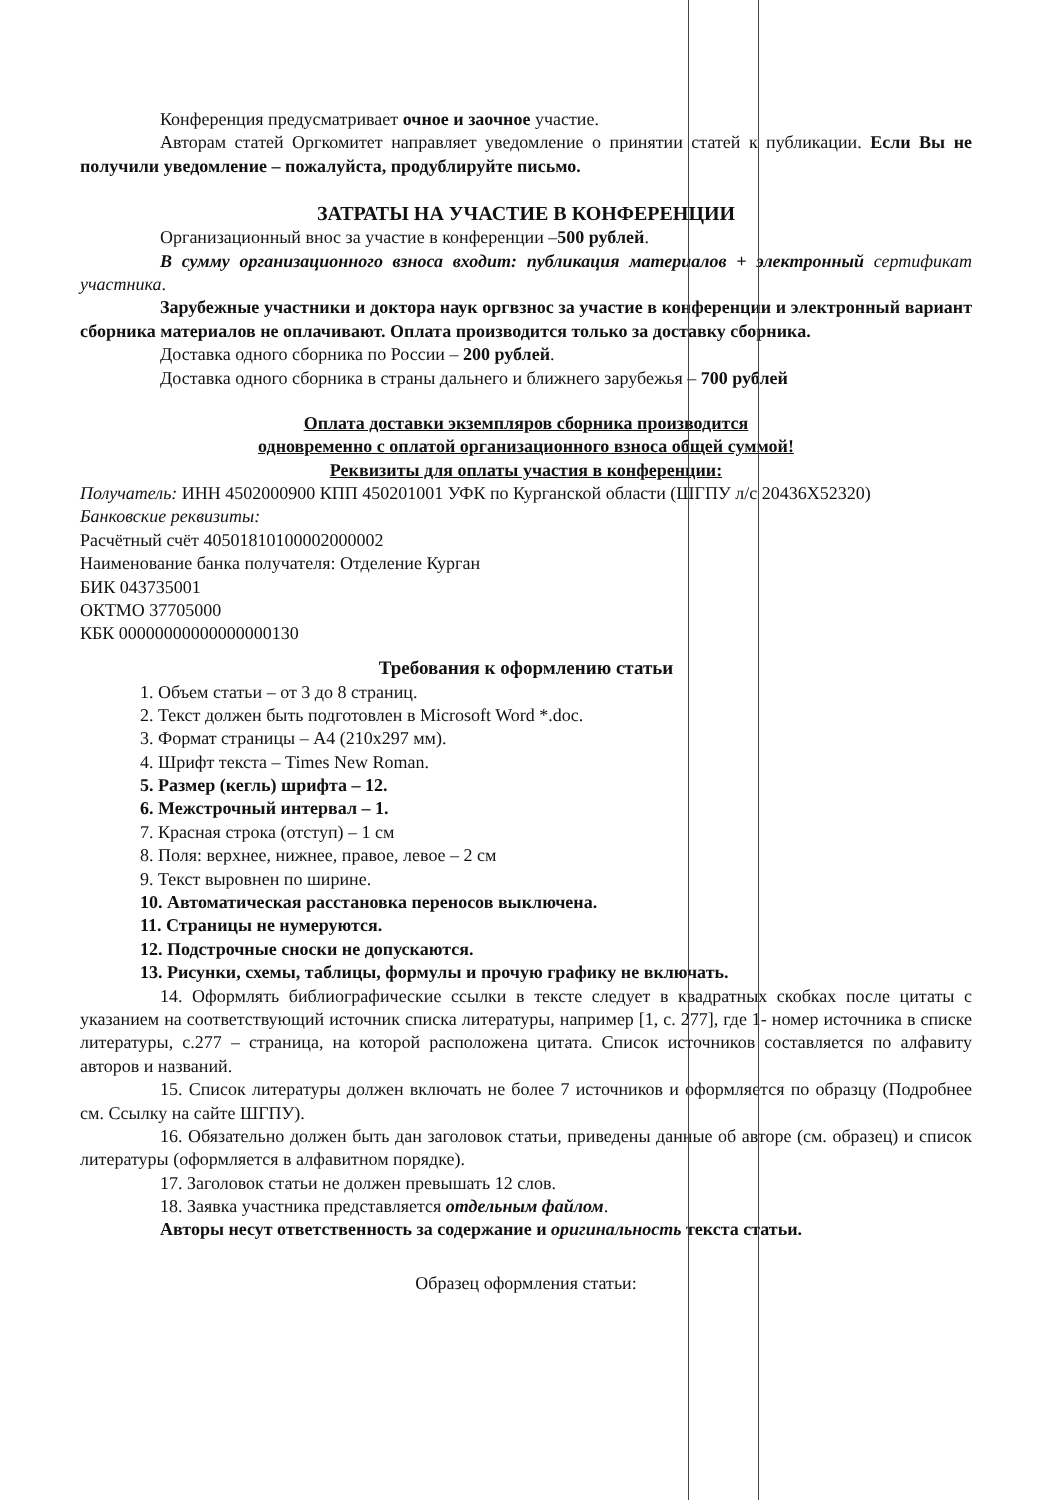Конференция предусматривает очное и заочное участие.
Авторам статей Оргкомитет направляет уведомление о принятии статей к публикации. Если Вы не получили уведомление – пожалуйста, продублируйте письмо.
ЗАТРАТЫ НА УЧАСТИЕ В КОНФЕРЕНЦИИ
Организационный внос за участие в конференции –500 рублей.
В сумму организационного взноса входит: публикация материалов + электронный сертификат участника.
Зарубежные участники и доктора наук оргвзнос за участие в конференции и электронный вариант сборника материалов не оплачивают. Оплата производится только за доставку сборника.
Доставка одного сборника по России – 200 рублей.
Доставка одного сборника в страны дальнего и ближнего зарубежья – 700 рублей
Оплата доставки экземпляров сборника производится
одновременно с оплатой организационного взноса общей суммой!
Реквизиты для оплаты участия в конференции:
Получатель: ИНН 4502000900 КПП 450201001 УФК по Курганской области (ШГПУ л/с 20436Х52320)
Банковские реквизиты:
Расчётный счёт 40501810100002000002
Наименование банка получателя: Отделение Курган
БИК 043735001
ОКТМО 37705000
КБК 00000000000000000130
Требования к оформлению статьи
1. Объем статьи – от 3 до 8 страниц.
2. Текст должен быть подготовлен в Microsoft Word *.doc.
3. Формат страницы – А4 (210x297 мм).
4. Шрифт текста – Times New Roman.
5. Размер (кегль) шрифта – 12.
6. Межстрочный интервал – 1.
7. Красная строка (отступ) – 1 см
8. Поля: верхнее, нижнее, правое, левое – 2 см
9. Текст выровнен по ширине.
10. Автоматическая расстановка переносов выключена.
11. Страницы не нумеруются.
12. Подстрочные сноски не допускаются.
13. Рисунки, схемы, таблицы, формулы и прочую графику не включать.
14. Оформлять библиографические ссылки в тексте следует в квадратных скобках после цитаты с указанием на соответствующий источник списка литературы, например [1, с. 277], где 1- номер источника в списке литературы, с.277 – страница, на которой расположена цитата. Список источников составляется по алфавиту авторов и названий.
15. Список литературы должен включать не более 7 источников и оформляется по образцу (Подробнее см. Ссылку на сайте ШГПУ).
16. Обязательно должен быть дан заголовок статьи, приведены данные об авторе (см. образец) и список литературы (оформляется в алфавитном порядке).
17. Заголовок статьи не должен превышать 12 слов.
18. Заявка участника представляется отдельным файлом.
Авторы несут ответственность за содержание и оригинальность текста статьи.
Образец оформления статьи: